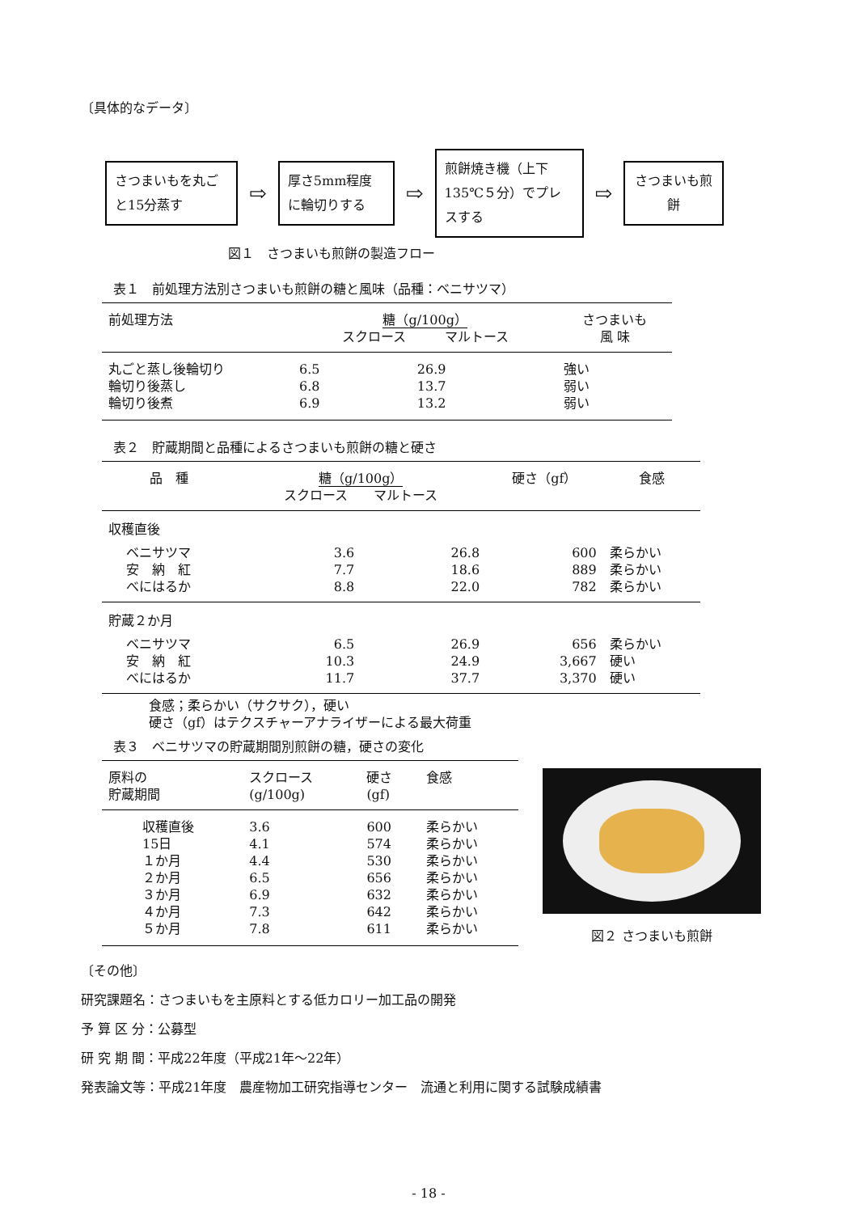〔具体的なデータ〕
さつまいもを丸ごと15分蒸す
⇨
厚さ5mm程度に輪切りする
⇨
煎餅焼き機（上下135℃５分）でプレスする
⇨
さつまいも煎餅
図１　さつまいも煎餅の製造フロー
表１　前処理方法別さつまいも煎餅の糖と風味（品種：ベニサツマ）
| 前処理方法 | 糖（g/100g） スクロース マルトース | | さつまいも 風 味 |
| --- | --- | --- | --- |
| 丸ごと蒸し後輪切り 輪切り後蒸し 輪切り後煮 | 6.5 6.8 6.9 | 26.9 13.7 13.2 | 強い 弱い 弱い |
表２　貯蔵期間と品種によるさつまいも煎餅の糖と硬さ
| 品 種 | 糖（g/100g） スクロース マルトース | | 硬さ（gf） | 食感 |
| --- | --- | --- | --- | --- |
| 収穫直後 | | | | |
| ベニサツマ 安 納 紅 べにはるか | 3.6 7.7 8.8 | 26.8 18.6 22.0 | 600 889 782 | 柔らかい 柔らかい 柔らかい |
| 貯蔵２か月 | | | | |
| ベニサツマ 安 納 紅 べにはるか | 6.5 10.3 11.7 | 26.9 24.9 37.7 | 656 3,667 3,370 | 柔らかい 硬い 硬い |
食感；柔らかい（サクサク），硬い
硬さ（gf）はテクスチャーアナライザーによる最大荷重
表３　ベニサツマの貯蔵期間別煎餅の糖，硬さの変化
| 原料の 貯蔵期間 | スクロース (g/100g) | 硬さ (gf) | 食感 |
| --- | --- | --- | --- |
| 収穫直後 15日 １か月 ２か月 ３か月 ４か月 ５か月 | 3.6 4.1 4.4 6.5 6.9 7.3 7.8 | 600 574 530 656 632 642 611 | 柔らかい 柔らかい 柔らかい 柔らかい 柔らかい 柔らかい 柔らかい |
図２ さつまいも煎餅
〔その他〕
研究課題名：さつまいもを主原料とする低カロリー加工品の開発
予 算 区 分：公募型
研 究 期 間：平成22年度（平成21年～22年）
発表論文等：平成21年度　農産物加工研究指導センター　流通と利用に関する試験成績書
- 18 -